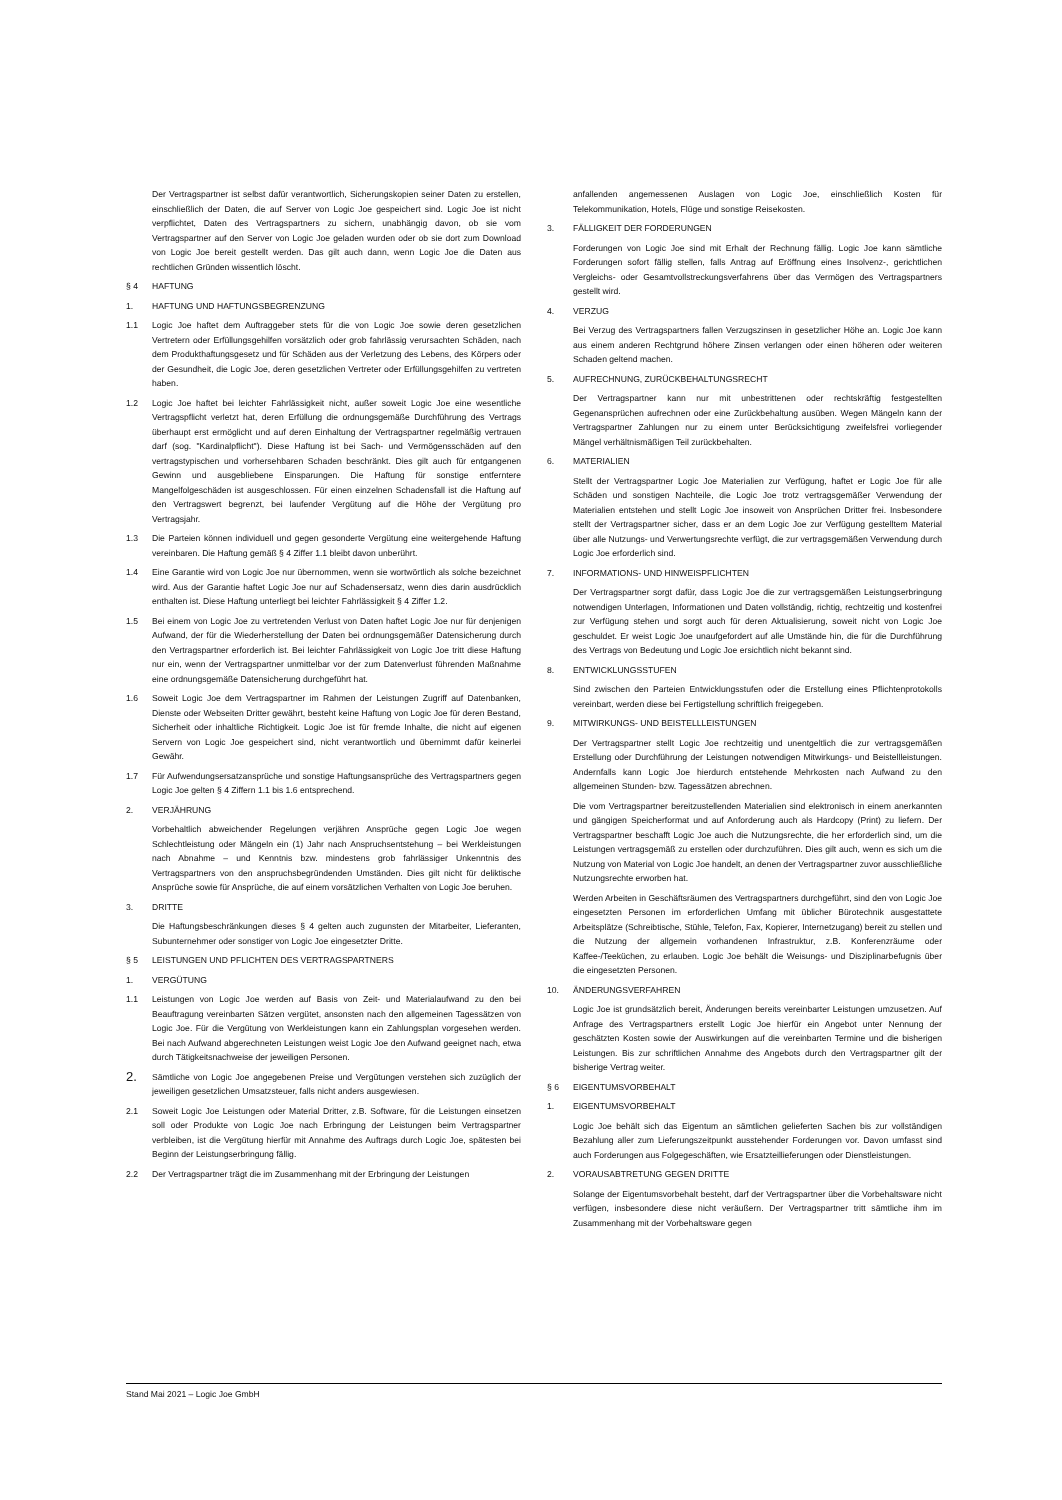Der Vertragspartner ist selbst dafür verantwortlich, Sicherungskopien seiner Daten zu erstellen, einschließlich der Daten, die auf Server von Logic Joe gespeichert sind. Logic Joe ist nicht verpflichtet, Daten des Vertragspartners zu sichern, unabhängig davon, ob sie vom Vertragspartner auf den Server von Logic Joe geladen wurden oder ob sie dort zum Download von Logic Joe bereit gestellt werden. Das gilt auch dann, wenn Logic Joe die Daten aus rechtlichen Gründen wissentlich löscht.
§ 4 HAFTUNG
1. HAFTUNG UND HAFTUNGSBEGRENZUNG
1.1 Logic Joe haftet dem Auftraggeber stets für die von Logic Joe sowie deren gesetzlichen Vertretern oder Erfüllungsgehilfen vorsätzlich oder grob fahrlässig verursachten Schäden, nach dem Produkthaftungsgesetz und für Schäden aus der Verletzung des Lebens, des Körpers oder der Gesundheit, die Logic Joe, deren gesetzlichen Vertreter oder Erfüllungsgehilfen zu vertreten haben.
1.2 Logic Joe haftet bei leichter Fahrlässigkeit nicht, außer soweit Logic Joe eine wesentliche Vertragspflicht verletzt hat, deren Erfüllung die ordnungsgemäße Durchführung des Vertrags überhaupt erst ermöglicht und auf deren Einhaltung der Vertragspartner regelmäßig vertrauen darf (sog. "Kardinalpflicht"). Diese Haftung ist bei Sach- und Vermögensschäden auf den vertragstypischen und vorhersehbaren Schaden beschränkt. Dies gilt auch für entgangenen Gewinn und ausgebliebene Einsparungen. Die Haftung für sonstige entferntere Mangelfolgeschäden ist ausgeschlossen. Für einen einzelnen Schadensfall ist die Haftung auf den Vertragswert begrenzt, bei laufender Vergütung auf die Höhe der Vergütung pro Vertragsjahr.
1.3 Die Parteien können individuell und gegen gesonderte Vergütung eine weitergehende Haftung vereinbaren. Die Haftung gemäß § 4 Ziffer 1.1 bleibt davon unberührt.
1.4 Eine Garantie wird von Logic Joe nur übernommen, wenn sie wortwörtlich als solche bezeichnet wird. Aus der Garantie haftet Logic Joe nur auf Schadensersatz, wenn dies darin ausdrücklich enthalten ist. Diese Haftung unterliegt bei leichter Fahrlässigkeit § 4 Ziffer 1.2.
1.5 Bei einem von Logic Joe zu vertretenden Verlust von Daten haftet Logic Joe nur für denjenigen Aufwand, der für die Wiederherstellung der Daten bei ordnungsgemäßer Datensicherung durch den Vertragspartner erforderlich ist. Bei leichter Fahrlässigkeit von Logic Joe tritt diese Haftung nur ein, wenn der Vertragspartner unmittelbar vor der zum Datenverlust führenden Maßnahme eine ordnungsgemäße Datensicherung durchgeführt hat.
1.6 Soweit Logic Joe dem Vertragspartner im Rahmen der Leistungen Zugriff auf Datenbanken, Dienste oder Webseiten Dritter gewährt, besteht keine Haftung von Logic Joe für deren Bestand, Sicherheit oder inhaltliche Richtigkeit. Logic Joe ist für fremde Inhalte, die nicht auf eigenen Servern von Logic Joe gespeichert sind, nicht verantwortlich und übernimmt dafür keinerlei Gewähr.
1.7 Für Aufwendungsersatzansprüche und sonstige Haftungsansprüche des Vertragspartners gegen Logic Joe gelten § 4 Ziffern 1.1 bis 1.6 entsprechend.
2. VERJÄHRUNG
Vorbehaltlich abweichender Regelungen verjähren Ansprüche gegen Logic Joe wegen Schlechtleistung oder Mängeln ein (1) Jahr nach Anspruchsentstehung – bei Werkleistungen nach Abnahme – und Kenntnis bzw. mindestens grob fahrlässiger Unkenntnis des Vertragspartners von den anspruchsbegründenden Umständen. Dies gilt nicht für deliktische Ansprüche sowie für Ansprüche, die auf einem vorsätzlichen Verhalten von Logic Joe beruhen.
3. DRITTE
Die Haftungsbeschränkungen dieses § 4 gelten auch zugunsten der Mitarbeiter, Lieferanten, Subunternehmer oder sonstiger von Logic Joe eingesetzter Dritte.
§ 5 LEISTUNGEN UND PFLICHTEN DES VERTRAGSPARTNERS
1. VERGÜTUNG
1.1 Leistungen von Logic Joe werden auf Basis von Zeit- und Materialaufwand zu den bei Beauftragung vereinbarten Sätzen vergütet, ansonsten nach den allgemeinen Tagessätzen von Logic Joe. Für die Vergütung von Werkleistungen kann ein Zahlungsplan vorgesehen werden. Bei nach Aufwand abgerechneten Leistungen weist Logic Joe den Aufwand geeignet nach, etwa durch Tätigkeitsnachweise der jeweiligen Personen.
2. Sämtliche von Logic Joe angegebenen Preise und Vergütungen verstehen sich zuzüglich der jeweiligen gesetzlichen Umsatzsteuer, falls nicht anders ausgewiesen.
2.1 Soweit Logic Joe Leistungen oder Material Dritter, z.B. Software, für die Leistungen einsetzen soll oder Produkte von Logic Joe nach Erbringung der Leistungen beim Vertragspartner verbleiben, ist die Vergütung hierfür mit Annahme des Auftrags durch Logic Joe, spätesten bei Beginn der Leistungserbringung fällig.
2.2 Der Vertragspartner trägt die im Zusammenhang mit der Erbringung der Leistungen
anfallenden angemessenen Auslagen von Logic Joe, einschließlich Kosten für Telekommunikation, Hotels, Flüge und sonstige Reisekosten.
3. FÄLLIGKEIT DER FORDERUNGEN
Forderungen von Logic Joe sind mit Erhalt der Rechnung fällig. Logic Joe kann sämtliche Forderungen sofort fällig stellen, falls Antrag auf Eröffnung eines Insolvenz-, gerichtlichen Vergleichs- oder Gesamtvollstreckungsverfahrens über das Vermögen des Vertragspartners gestellt wird.
4. VERZUG
Bei Verzug des Vertragspartners fallen Verzugszinsen in gesetzlicher Höhe an. Logic Joe kann aus einem anderen Rechtgrund höhere Zinsen verlangen oder einen höheren oder weiteren Schaden geltend machen.
5. AUFRECHNUNG, ZURÜCKBEHALTUNGSRECHT
Der Vertragspartner kann nur mit unbestrittenen oder rechtskräftig festgestellten Gegenansprüchen aufrechnen oder eine Zurückbehaltung ausüben. Wegen Mängeln kann der Vertragspartner Zahlungen nur zu einem unter Berücksichtigung zweifelsfrei vorliegender Mängel verhältnismäßigen Teil zurückbehalten.
6. MATERIALIEN
Stellt der Vertragspartner Logic Joe Materialien zur Verfügung, haftet er Logic Joe für alle Schäden und sonstigen Nachteile, die Logic Joe trotz vertragsgemäßer Verwendung der Materialien entstehen und stellt Logic Joe insoweit von Ansprüchen Dritter frei. Insbesondere stellt der Vertragspartner sicher, dass er an dem Logic Joe zur Verfügung gestelltem Material über alle Nutzungs- und Verwertungsrechte verfügt, die zur vertragsgemäßen Verwendung durch Logic Joe erforderlich sind.
7. INFORMATIONS- UND HINWEISPFLICHTEN
Der Vertragspartner sorgt dafür, dass Logic Joe die zur vertragsgemäßen Leistungserbringung notwendigen Unterlagen, Informationen und Daten vollständig, richtig, rechtzeitig und kostenfrei zur Verfügung stehen und sorgt auch für deren Aktualisierung, soweit nicht von Logic Joe geschuldet. Er weist Logic Joe unaufgefordert auf alle Umstände hin, die für die Durchführung des Vertrags von Bedeutung und Logic Joe ersichtlich nicht bekannt sind.
8. ENTWICKLUNGSSTUFEN
Sind zwischen den Parteien Entwicklungsstufen oder die Erstellung eines Pflichtenprotokolls vereinbart, werden diese bei Fertigstellung schriftlich freigegeben.
9. MITWIRKUNGS- UND BEISTELLLEISTUNGEN
Der Vertragspartner stellt Logic Joe rechtzeitig und unentgeltlich die zur vertragsgemäßen Erstellung oder Durchführung der Leistungen notwendigen Mitwirkungs- und Beistellleistungen. Andernfalls kann Logic Joe hierdurch entstehende Mehrkosten nach Aufwand zu den allgemeinen Stunden- bzw. Tagessätzen abrechnen.
Die vom Vertragspartner bereitzustellenden Materialien sind elektronisch in einem anerkannten und gängigen Speicherformat und auf Anforderung auch als Hardcopy (Print) zu liefern. Der Vertragspartner beschafft Logic Joe auch die Nutzungsrechte, die her erforderlich sind, um die Leistungen vertragsgemäß zu erstellen oder durchzuführen. Dies gilt auch, wenn es sich um die Nutzung von Material von Logic Joe handelt, an denen der Vertragspartner zuvor ausschließliche Nutzungsrechte erworben hat.
Werden Arbeiten in Geschäftsräumen des Vertragspartners durchgeführt, sind den von Logic Joe eingesetzten Personen im erforderlichen Umfang mit üblicher Bürotechnik ausgestattete Arbeitsplätze (Schreibtische, Stühle, Telefon, Fax, Kopierer, Internetzugang) bereit zu stellen und die Nutzung der allgemein vorhandenen Infrastruktur, z.B. Konferenzräume oder Kaffee-/Teeküchen, zu erlauben. Logic Joe behält die Weisungs- und Disziplinarbefugnis über die eingesetzten Personen.
10. ÄNDERUNGSVERFAHREN
Logic Joe ist grundsätzlich bereit, Änderungen bereits vereinbarter Leistungen umzusetzen. Auf Anfrage des Vertragspartners erstellt Logic Joe hierfür ein Angebot unter Nennung der geschätzten Kosten sowie der Auswirkungen auf die vereinbarten Termine und die bisherigen Leistungen. Bis zur schriftlichen Annahme des Angebots durch den Vertragspartner gilt der bisherige Vertrag weiter.
§ 6 EIGENTUMSVORBEHALT
1. EIGENTUMSVORBEHALT
Logic Joe behält sich das Eigentum an sämtlichen gelieferten Sachen bis zur vollständigen Bezahlung aller zum Lieferungszeitpunkt ausstehender Forderungen vor. Davon umfasst sind auch Forderungen aus Folgegeschäften, wie Ersatzteillieferungen oder Dienstleistungen.
2. VORAUSABTRETUNG GEGEN DRITTE
Solange der Eigentumsvorbehalt besteht, darf der Vertragspartner über die Vorbehaltsware nicht verfügen, insbesondere diese nicht veräußern. Der Vertragspartner tritt sämtliche ihm im Zusammenhang mit der Vorbehaltsware gegen
Stand Mai 2021 – Logic Joe GmbH